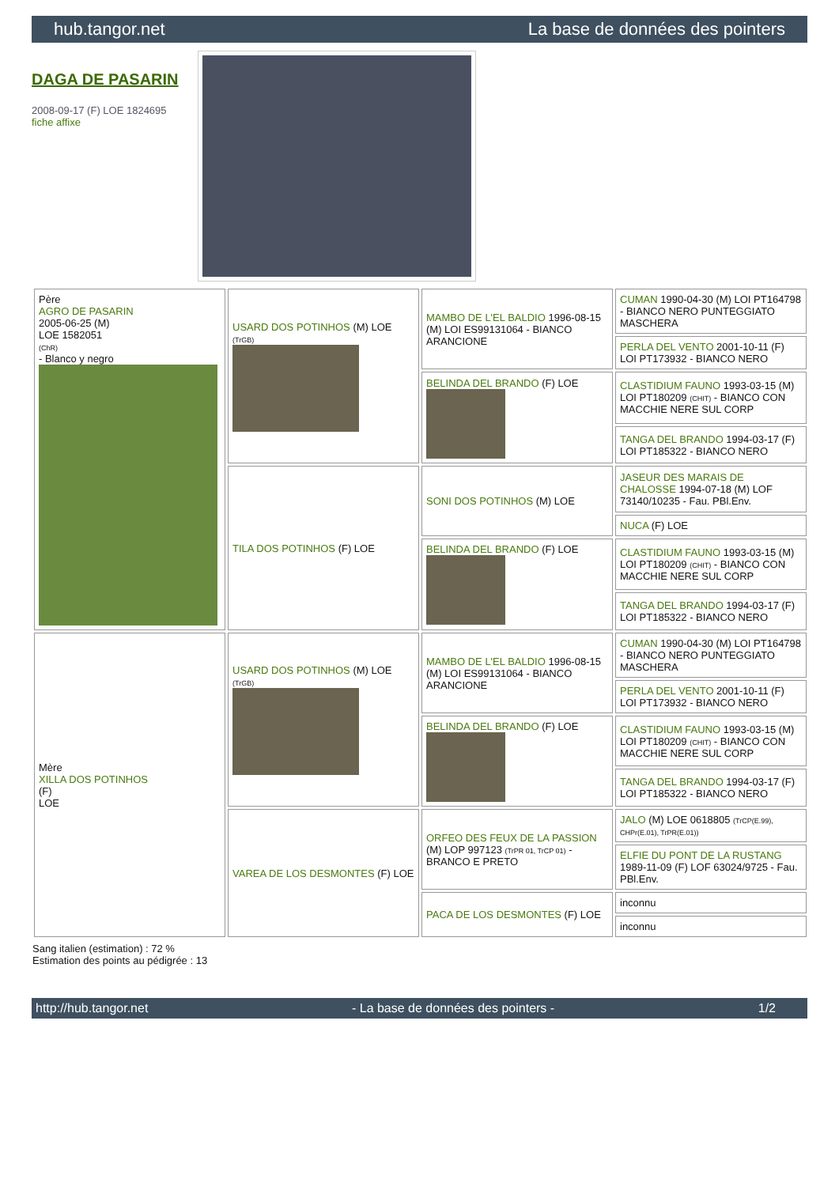hub.tangor.net La base de données des pointers
DAGA DE PASARIN
2008-09-17 (F) LOE 1824695
fiche affixe
| Père AGRO DE PASARIN 2005-06-25 (M) LOE 1582051 (ChR) - Blanco y negro | USARD DOS POTINHOS (M) LOE (TrGB) | MAMBO DE L'EL BALDIO 1996-08-15 (M) LOI ES99131064 - BIANCO ARANCIONE | CUMAN 1990-04-30 (M) LOI PT164798 - BIANCO NERO PUNTEGGIATO MASCHERA |
| | | | PERLA DEL VENTO 2001-10-11 (F) LOI PT173932 - BIANCO NERO |
| | | BELINDA DEL BRANDO (F) LOE | CLASTIDIUM FAUNO 1993-03-15 (M) LOI PT180209 (CHIT) - BIANCO CON MACCHIE NERE SUL CORP |
| | | | TANGA DEL BRANDO 1994-03-17 (F) LOI PT185322 - BIANCO NERO |
| | TILA DOS POTINHOS (F) LOE | SONI DOS POTINHOS (M) LOE | JASEUR DES MARAIS DE CHALOSSE 1994-07-18 (M) LOF 73140/10235 - Fau. PBl.Env. |
| | | | NUCA (F) LOE |
| | | BELINDA DEL BRANDO (F) LOE | CLASTIDIUM FAUNO 1993-03-15 (M) LOI PT180209 (CHIT) - BIANCO CON MACCHIE NERE SUL CORP |
| | | | TANGA DEL BRANDO 1994-03-17 (F) LOI PT185322 - BIANCO NERO |
| Mère XILLA DOS POTINHOS (F) LOE | USARD DOS POTINHOS (M) LOE (TrGB) | MAMBO DE L'EL BALDIO 1996-08-15 (M) LOI ES99131064 - BIANCO ARANCIONE | CUMAN 1990-04-30 (M) LOI PT164798 - BIANCO NERO PUNTEGGIATO MASCHERA |
| | | | PERLA DEL VENTO 2001-10-11 (F) LOI PT173932 - BIANCO NERO |
| | | BELINDA DEL BRANDO (F) LOE | CLASTIDIUM FAUNO 1993-03-15 (M) LOI PT180209 (CHIT) - BIANCO CON MACCHIE NERE SUL CORP |
| | | | TANGA DEL BRANDO 1994-03-17 (F) LOI PT185322 - BIANCO NERO |
| | VAREA DE LOS DESMONTES (F) LOE | ORFEO DES FEUX DE LA PASSION (M) LOP 997123 (TrPR 01, TrCP 01) - BRANCO E PRETO | JALO (M) LOE 0618805 (TrCP(E.99), CHPr(E.01), TrPR(E.01)) |
| | | | ELFIE DU PONT DE LA RUSTANG 1989-11-09 (F) LOF 63024/9725 - Fau. PBl.Env. |
| | | PACA DE LOS DESMONTES (F) LOE | inconnu |
| | | | inconnu |
Sang italien (estimation) : 72 %
Estimation des points au pédigrée : 13
http://hub.tangor.net - La base de données des pointers - 1/2